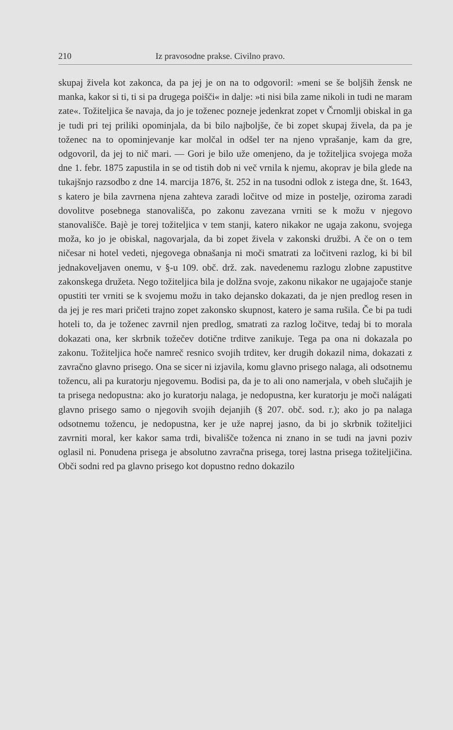210 Iz pravosodne prakse. Civilno pravo.
skupaj živela kot zakonca, da pa jej je on na to odgovoril: »meni se še boljših žensk ne manka, kakor si ti, ti si pa drugega poišči« in dalje: »ti nisi bila zame nikoli in tudi ne maram zate«. Tožiteljica še navaja, da jo je toženec pozneje jedenkrat zopet v Črnomlji obiskal in ga je tudi pri tej priliki opominjala, da bi bilo najbolj­še, če bi zopet skupaj živela, da pa je toženec na to opominjevanje kar molčal in odšel ter na njeno vprašanje, kam da gre, odgovoril, da jej to nič mari. — Gori je bilo uže omenjeno, da je tožiteljica svojega moža dne 1. febr. 1875 zapustila in se od tistih dob ni več vrnila k njemu, akoprav je bila glede na tukajšnjo razsodbo z dne 14. marcija 1876, št. 252 in na tusodni odlok z istega dne, št. 1643, s katero je bila zavrnena njena zahteva zaradi ločitve od mize in postelje, oziroma zaradi dovolitve posebnega stanovališča, po zakonu zavezana vrniti se k možu v njegovo stanovališče. Bajè je torej tožiteljica v tem stanji, katero nikakor ne ugaja zakonu, svojega moža, ko jo je obiskal, nagovarjala, da bi zopet živela v zakonski družbi. A če on o tem ničesar ni hotel vedeti, njegovega obnašanja ni moči smatrati za ločitveni razlog, ki bi bil jednakoveljaven onemu, v §-u 109. obč. drž. zak. navedenemu razlogu zlobne zapustitve zakonskega družeta. Nego tožiteljica bila je dolžna svoje, zakonu nikakor ne ugajajoče stanje opustiti ter vrniti se k svojemu možu in tako dejansko dokazati, da je njen predlog resen in da jej je res mari pričeti trajno zopet zakonsko skupnost, katero je sama rušila. Če bi pa tudi hoteli to, da je toženec zavrnil njen predlog, smatrati za razlog ločitve, tedaj bi to morala dokazati ona, ker skrbnik tožečev dotične trditve zanikuje. Tega pa ona ni dokazala po zakonu. Tožiteljica hoče namreč resnico svojih trditev, ker drugih dokazil nima, dokazati z zavračno glavno prisego. Ona se sicer ni izjavila, komu glavno prisego nalaga, ali odsotnemu tožencu, ali pa kuratorju njegovemu. Bodisi pa, da je to ali ono namerjala, v obeh slučajih je ta prisega nedopustna: ako jo kuratorju nalaga, je nedopustna, ker kuratorju je moči nalágati glavno prisego samo o njegovih svojih dejanjih (§ 207. obč. sod. r.); ako jo pa nalaga odsotnemu tožencu, je nedopustna, ker je uže naprej jasno, da bi jo skrbnik tožiteljici zavrniti moral, ker kakor sama trdi, bivališče toženca ni znano in se tudi na javni poziv oglasil ni. Ponudena prisega je absolutno zavračna prisega, torej lastna prisega tožiteljičina. Obči sodni red pa glavno prisego kot dopustno redno dokazilo